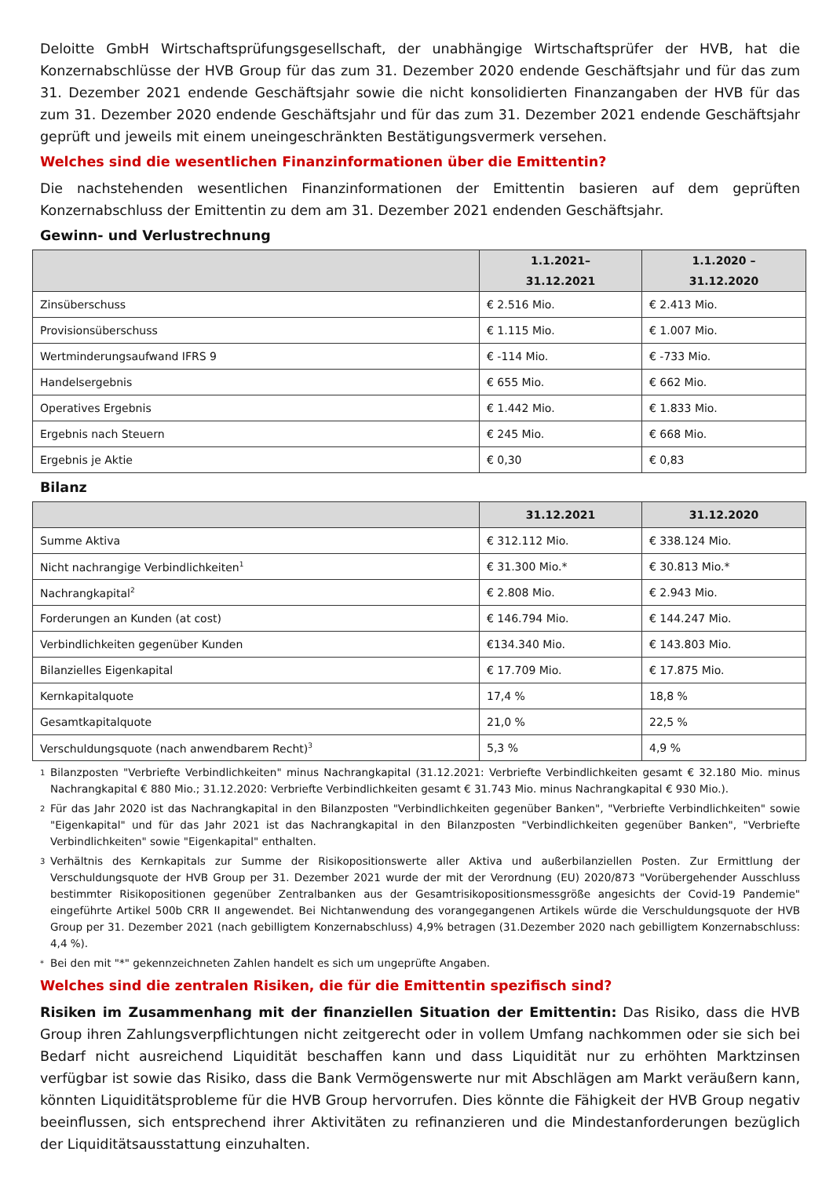Deloitte GmbH Wirtschaftsprüfungsgesellschaft, der unabhängige Wirtschaftsprüfer der HVB, hat die Konzernabschlüsse der HVB Group für das zum 31. Dezember 2020 endende Geschäftsjahr und für das zum 31. Dezember 2021 endende Geschäftsjahr sowie die nicht konsolidierten Finanzangaben der HVB für das zum 31. Dezember 2020 endende Geschäftsjahr und für das zum 31. Dezember 2021 endende Geschäftsjahr geprüft und jeweils mit einem uneingeschränkten Bestätigungsvermerk versehen.
Welches sind die wesentlichen Finanzinformationen über die Emittentin?
Die nachstehenden wesentlichen Finanzinformationen der Emittentin basieren auf dem geprüften Konzernabschluss der Emittentin zu dem am 31. Dezember 2021 endenden Geschäftsjahr.
Gewinn- und Verlustrechnung
| | 1.1.2021– 31.12.2021 | 1.1.2020 – 31.12.2020 |
| --- | --- | --- |
| Zinsüberschuss | € 2.516 Mio. | € 2.413 Mio. |
| Provisionsüberschuss | € 1.115 Mio. | € 1.007 Mio. |
| Wertminderungsaufwand IFRS 9 | € -114 Mio. | € -733 Mio. |
| Handelsergebnis | € 655 Mio. | € 662 Mio. |
| Operatives Ergebnis | € 1.442 Mio. | € 1.833 Mio. |
| Ergebnis nach Steuern | € 245 Mio. | € 668 Mio. |
| Ergebnis je Aktie | € 0,30 | € 0,83 |
Bilanz
| | 31.12.2021 | 31.12.2020 |
| --- | --- | --- |
| Summe Aktiva | € 312.112 Mio. | € 338.124 Mio. |
| Nicht nachrangige Verbindlichkeiten<sup>1</sup> | € 31.300 Mio.* | € 30.813 Mio.* |
| Nachrangkapital<sup>2</sup> | € 2.808 Mio. | € 2.943 Mio. |
| Forderungen an Kunden (at cost) | € 146.794 Mio. | € 144.247 Mio. |
| Verbindlichkeiten gegenüber Kunden | €134.340 Mio. | € 143.803 Mio. |
| Bilanzielles Eigenkapital | € 17.709 Mio. | € 17.875 Mio. |
| Kernkapitalquote | 17,4 % | 18,8 % |
| Gesamtkapitalquote | 21,0 % | 22,5 % |
| Verschuldungsquote (nach anwendbarem Recht)<sup>3</sup> | 5,3 % | 4,9 % |
1
Bilanzposten "Verbriefte Verbindlichkeiten" minus Nachrangkapital (31.12.2021: Verbriefte Verbindlichkeiten gesamt € 32.180 Mio. minus Nachrangkapital € 880 Mio.; 31.12.2020: Verbriefte Verbindlichkeiten gesamt € 31.743 Mio. minus Nachrangkapital € 930 Mio.).
2
Für das Jahr 2020 ist das Nachrangkapital in den Bilanzposten "Verbindlichkeiten gegenüber Banken", "Verbriefte Verbindlichkeiten" sowie "Eigenkapital" und für das Jahr 2021 ist das Nachrangkapital in den Bilanzposten "Verbindlichkeiten gegenüber Banken", "Verbriefte Verbindlichkeiten" sowie "Eigenkapital" enthalten.
3
Verhältnis des Kernkapitals zur Summe der Risikopositionswerte aller Aktiva und außerbilanziellen Posten. Zur Ermittlung der Verschuldungsquote der HVB Group per 31. Dezember 2021 wurde der mit der Verordnung (EU) 2020/873 "Vorübergehender Ausschluss bestimmter Risikopositionen gegenüber Zentralbanken aus der Gesamtrisikopositionsmessgröße angesichts der Covid-19 Pandemie" eingeführte Artikel 500b CRR II angewendet. Bei Nichtanwendung des vorangegangenen Artikels würde die Verschuldungsquote der HVB Group per 31. Dezember 2021 (nach gebilligtem Konzernabschluss) 4,9% betragen (31.Dezember 2020 nach gebilligtem Konzernabschluss: 4,4 %).
*
Bei den mit "*" gekennzeichneten Zahlen handelt es sich um ungeprüfte Angaben.
Welches sind die zentralen Risiken, die für die Emittentin spezifisch sind?
Risiken im Zusammenhang mit der finanziellen Situation der Emittentin: Das Risiko, dass die HVB Group ihren Zahlungsverpflichtungen nicht zeitgerecht oder in vollem Umfang nachkommen oder sie sich bei Bedarf nicht ausreichend Liquidität beschaffen kann und dass Liquidität nur zu erhöhten Marktzinsen verfügbar ist sowie das Risiko, dass die Bank Vermögenswerte nur mit Abschlägen am Markt veräußern kann, könnten Liquiditätsprobleme für die HVB Group hervorrufen. Dies könnte die Fähigkeit der HVB Group negativ beeinflussen, sich entsprechend ihrer Aktivitäten zu refinanzieren und die Mindestanforderungen bezüglich der Liquiditätsausstattung einzuhalten.